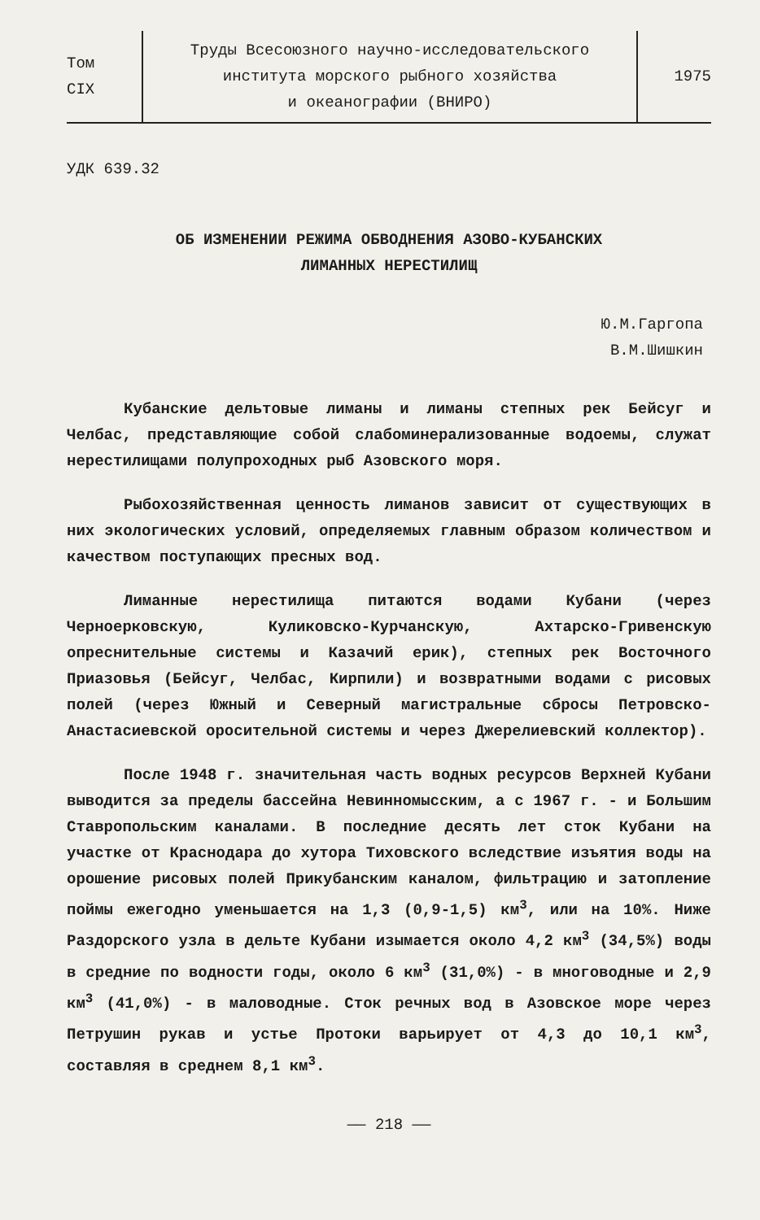Том
CIX
Труды Всесоюзного научно-исследовательского
института морского рыбного хозяйства
и океанографии (ВНИРО)
1975
УДК 639.32
ОБ ИЗМЕНЕНИИ РЕЖИМА ОБВОДНЕНИЯ АЗОВО-КУБАНСКИХ
ЛИМАННЫХ НЕРЕСТИЛИЩ
Ю.М.Гаргопа
В.М.Шишкин
Кубанские дельтовые лиманы и лиманы степных рек Бейсуг и Челбас, представляющие собой слабоминерализованные водоемы, служат нерестилищами полупроходных рыб Азовского моря.
Рыбохозяйственная ценность лиманов зависит от существующих в них экологических условий, определяемых главным образом количеством и качеством поступающих пресных вод.
Лиманные нерестилища питаются водами Кубани (через Черноерковскую, Куликовско-Курчанскую, Ахтарско-Гривенскую опреснительные системы и Казачий ерик), степных рек Восточного Приазовья (Бейсуг, Челбас, Кирпили) и возвратными водами с рисовых полей (через Южный и Северный магистральные сбросы Петровско-Анастасиевской оросительной системы и через Джерелиевский коллектор).
После 1948 г. значительная часть водных ресурсов Верхней Кубани выводится за пределы бассейна Невинномысским, а с 1967 г. - и Большим Ставропольским каналами. В последние десять лет сток Кубани на участке от Краснодара до хутора Тиховского вследствие изъятия воды на орошение рисовых полей Прикубанским каналом, фильтрацию и затопление поймы ежегодно уменьшается на 1,3 (0,9-1,5) км<sup>3</sup>, или на 10%. Ниже Раздорского узла в дельте Кубани изымается около 4,2 км<sup>3</sup> (34,5%) воды в средние по водности годы, около 6 км<sup>3</sup> (31,0%) - в многоводные и 2,9 км<sup>3</sup> (41,0%) - в маловодные. Сток речных вод в Азовское море через Петрушин рукав и устье Протоки варьирует от 4,3 до 10,1 км<sup>3</sup>, составляя в среднем 8,1 км<sup>3</sup>.
—— 218 ——